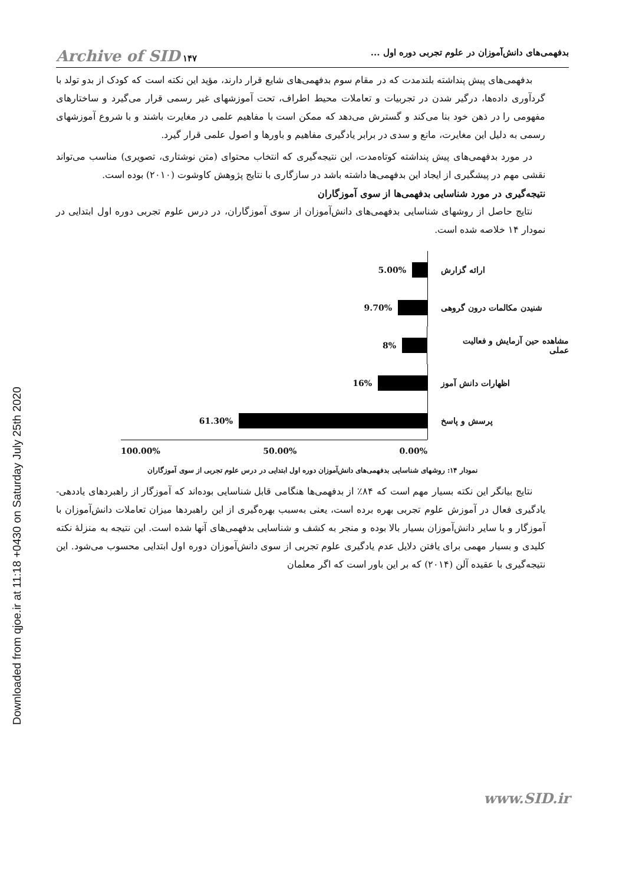Downloaded from qjoe.ir at 11:18 +0430 on Saturday July 25th 2020
بدفهمی‌های دانش‌آموزان در علوم تجربی دوره اول ... ۱۴۷ Archive of SID
بدفهمی‌های پیش پنداشته بلندمدت که در مقام سوم بدفهمی‌های شایع قرار دارند، مؤید این نکته است که کودک از بدو تولد با گردآوری داده‌ها، درگیر شدن در تجربیات و تعاملات محیط اطراف، تحت آموزشهای غیر رسمی قرار می‌گیرد و ساختارهای مفهومی را در ذهن خود بنا می‌کند و گسترش می‌دهد که ممکن است با مفاهیم علمی در مغایرت باشند و با شروع آموزشهای رسمی به دلیل این مغایرت، مانع و سدی در برابر یادگیری مفاهیم و باورها و اصول علمی قرار گیرد.
در مورد بدفهمی‌های پیش پنداشته کوتاه‌مدت، این نتیجه‌گیری که انتخاب محتوای (متن نوشتاری، تصویری) مناسب می‌تواند نقشی مهم در پیشگیری از ایجاد این بدفهمی‌ها داشته باشد در سازگاری با نتایج پژوهش کاوشوت (۲۰۱۰) بوده است.
نتیجه‌گیری در مورد شناسایی بدفهمی‌ها از سوی آموزگاران
نتایج حاصل از روشهای شناسایی بدفهمی‌های دانش‌آموزان از سوی آموزگاران، در درس علوم تجربی دوره اول ابتدایی در نمودار ۱۴ خلاصه شده است.
5.00%
ارائه گزارش
9.70%
شنیدن مکالمات درون گروهی
8%
مشاهده حین آزمایش و فعالیت عملی
16%
اظهارات دانش آموز
61.30%
پرسش و پاسخ
100.00% 50.00% 0.00%
نمودار ۱۴: روشهای شناسایی بدفهمی‌های دانش‌آموزان دوره اول ابتدایی در درس علوم تجربی از سوی آموزگاران
نتایج بیانگر این نکته بسیار مهم است که ۸۴٪ از بدفهمی‌ها هنگامی قابل شناسایی بوده‌اند که آموزگار از راهبردهای یاددهی-یادگیری فعال در آموزش علوم تجربی بهره برده است، یعنی به‌سبب بهره‌گیری از این راهبردها میزان تعاملات دانش‌آموزان با آموزگار و با سایر دانش‌آموزان بسیار بالا بوده و منجر به کشف و شناسایی بدفهمی‌های آنها شده است. این نتیجه به منزلهٔ نکته کلیدی و بسیار مهمی برای یافتن دلایل عدم یادگیری علوم تجربی از سوی دانش‌آموزان دوره اول ابتدایی محسوب می‌شود. این نتیجه‌گیری با عقیده آلن (۲۰۱۴) که بر این باور است که اگر معلمان
www.SID.ir